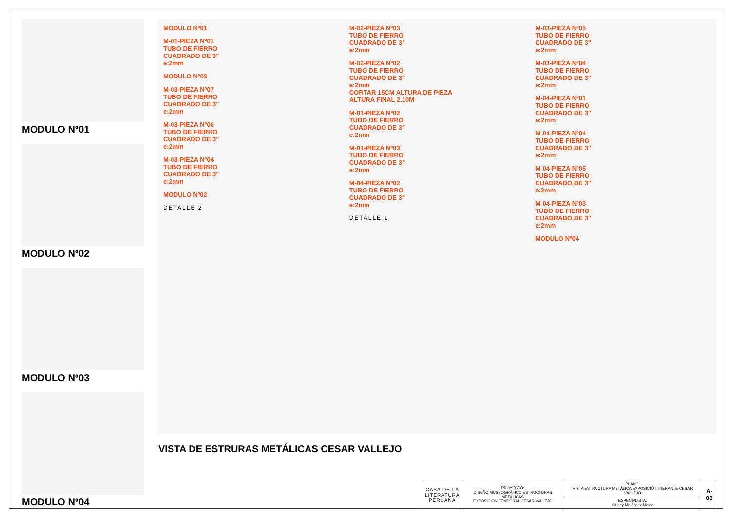MODULO Nº01
MODULO Nº02
MODULO Nº03
MODULO Nº04
MODULO Nº01
M-01-PIEZA Nº01
TUBO DE FIERRO
CUADRADO DE 3"
e:2mm
MODULO Nº03
M-03-PIEZA Nº07
TUBO DE FIERRO
CUADRADO DE 3"
e:2mm
M-03-PIEZA Nº06
TUBO DE FIERRO
CUADRADO DE 3"
e:2mm
M-03-PIEZA Nº04
TUBO DE FIERRO
CUADRADO DE 3"
e:2mm
MODULO Nº02
DETALLE 2
M-02-PIEZA Nº03
TUBO DE FIERRO
CUADRADO DE 3"
e:2mm
M-02-PIEZA Nº02
TUBO DE FIERRO
CUADRADO DE 3"
e:2mm
CORTAR 15CM ALTURA DE PIEZA
ALTURA FINAL 2.10M
M-01-PIEZA Nº02
TUBO DE FIERRO
CUADRADO DE 3"
e:2mm
M-01-PIEZA Nº03
TUBO DE FIERRO
CUADRADO DE 3"
e:2mm
M-04-PIEZA Nº02
TUBO DE FIERRO
CUADRADO DE 3"
e:2mm
DETALLE 1
M-03-PIEZA Nº05
TUBO DE FIERRO
CUADRADO DE 3"
e:2mm
M-03-PIEZA Nº04
TUBO DE FIERRO
CUADRADO DE 3"
e:2mm
M-04-PIEZA Nº01
TUBO DE FIERRO
CUADRADO DE 3"
e:2mm
M-04-PIEZA Nº04
TUBO DE FIERRO
CUADRADO DE 3"
e:2mm
M-04-PIEZA Nº05
TUBO DE FIERRO
CUADRADO DE 3"
e:2mm
M-04-PIEZA Nº03
TUBO DE FIERRO
CUADRADO DE 3"
e:2mm
MODULO Nº04
VISTA DE ESTRURAS METÁLICAS CESAR VALLEJO
| CASA DE LA LITERATURA PERUANA | PROYECTO: DISEÑO MUSEOGRÁFICO ESTRUCTURAS METÁLICAS EXPOSICIÓN TEMPORAL CESAR VALLEJO | PLANO: VISTA ESTRUCTURA METÁLICA EXPOSICIÓ ITINERANTE CESAR VALLEJO | A-03 |
| | | ESPECIALISTA: Shirley Meléndez Malca | |